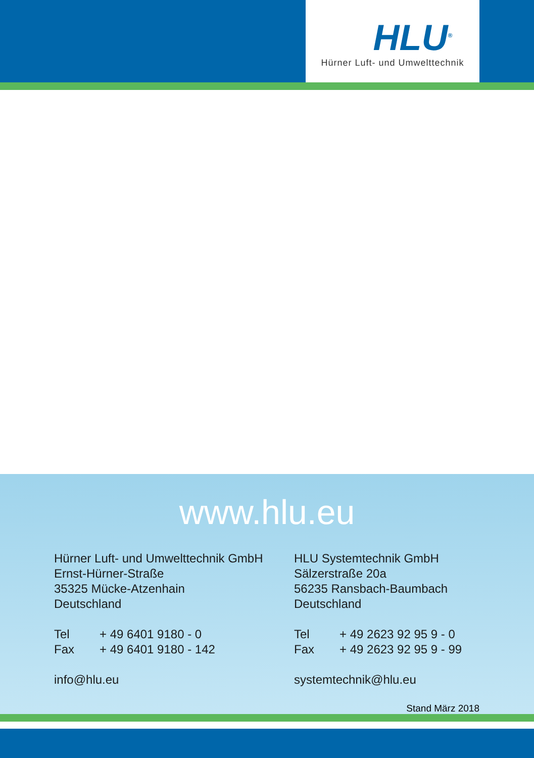HLU<sup>®</sup>
Hürner Luft- und Umwelttechnik
www.hlu.eu
Hürner Luft- und Umwelttechnik GmbH
Ernst-Hürner-Straße
35325 Mücke-Atzenhain
Deutschland
Tel + 49 6401 9180 - 0
Fax + 49 6401 9180 - 142
info@hlu.eu
HLU Systemtechnik GmbH
Sälzerstraße 20a
56235 Ransbach-Baumbach
Deutschland
Tel + 49 2623 92 95 9 - 0
Fax + 49 2623 92 95 9 - 99
systemtechnik@hlu.eu
Stand März 2018